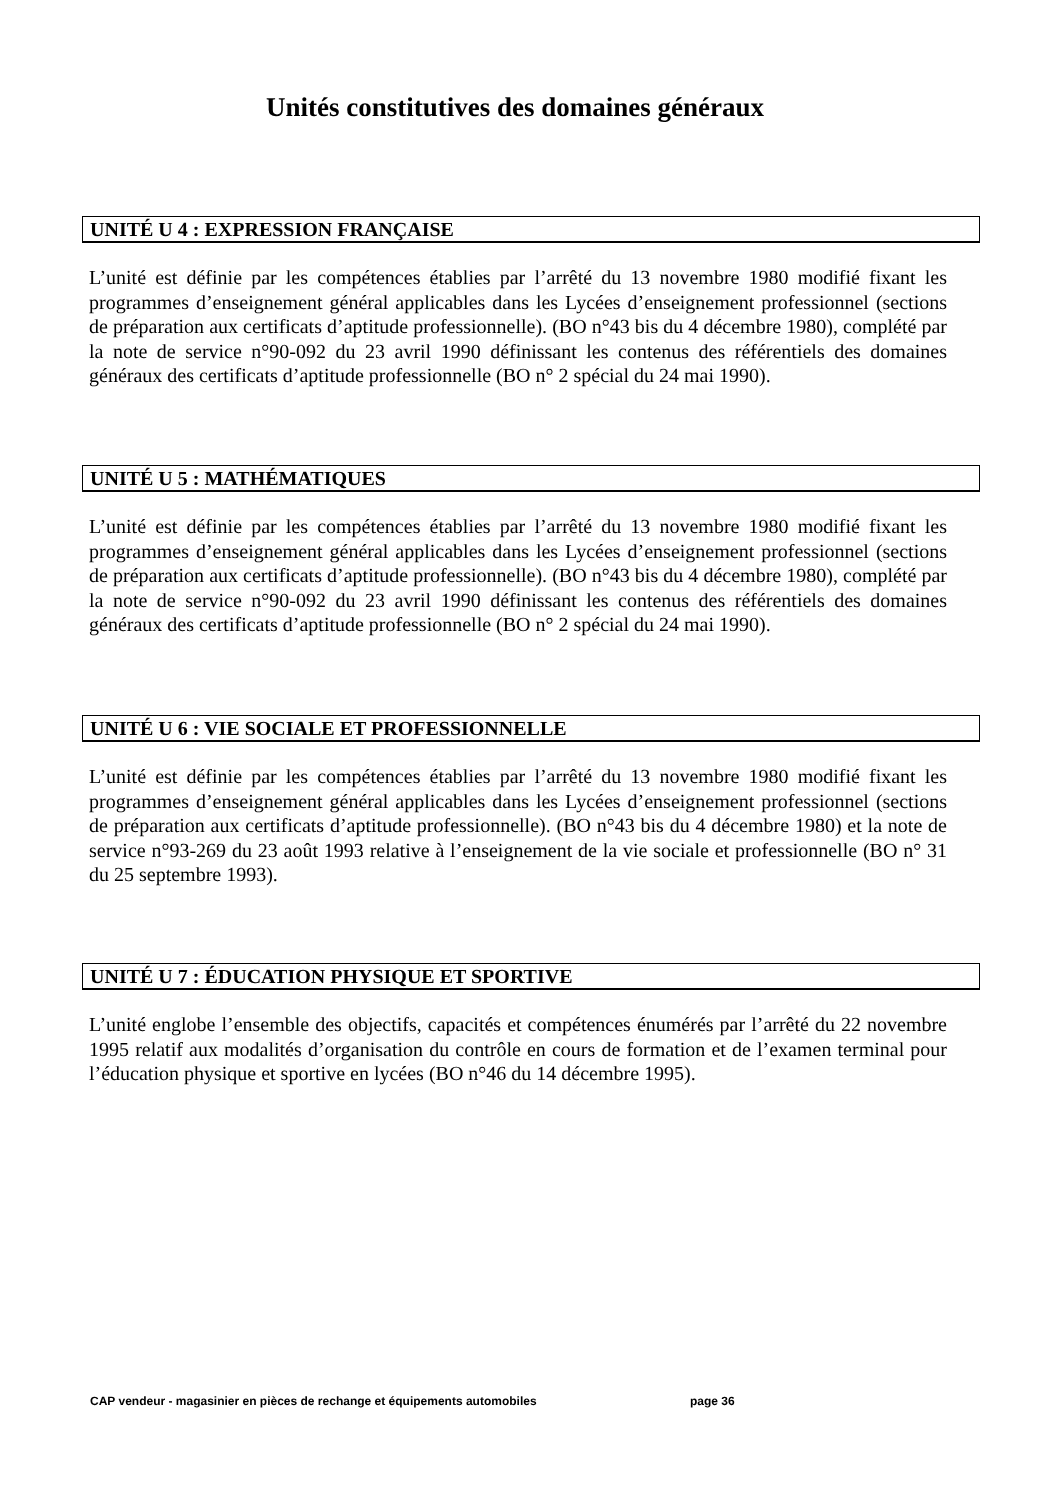Unités constitutives des domaines généraux
UNITÉ U 4 : EXPRESSION FRANÇAISE
L’unité est définie par les compétences établies par l’arrêté du 13 novembre 1980 modifié fixant les programmes d’enseignement général applicables dans les Lycées d’enseignement professionnel (sections de préparation aux certificats d’aptitude professionnelle). (BO n°43 bis du 4 décembre 1980), complété par la note de service n°90-092 du 23 avril 1990 définissant les contenus des référentiels des domaines généraux des certificats d’aptitude professionnelle (BO n° 2 spécial du 24 mai 1990).
UNITÉ U 5 : MATHÉMATIQUES
L’unité est définie par les compétences établies par l’arrêté du 13 novembre 1980 modifié fixant les programmes d’enseignement général applicables dans les Lycées d’enseignement professionnel (sections de préparation aux certificats d’aptitude professionnelle). (BO n°43 bis du 4 décembre 1980), complété par la note de service n°90-092 du 23 avril 1990 définissant les contenus des référentiels des domaines généraux des certificats d’aptitude professionnelle (BO n° 2 spécial du 24 mai 1990).
UNITÉ U 6 : VIE SOCIALE ET PROFESSIONNELLE
L’unité est définie par les compétences établies par l’arrêté du 13 novembre 1980 modifié fixant les programmes d’enseignement général applicables dans les Lycées d’enseignement professionnel (sections de préparation aux certificats d’aptitude professionnelle). (BO n°43 bis du 4 décembre 1980) et la note de service n°93-269 du 23 août 1993 relative à l’enseignement de la vie sociale et professionnelle (BO n° 31 du 25 septembre 1993).
UNITÉ U 7 : ÉDUCATION PHYSIQUE ET SPORTIVE
L’unité englobe l’ensemble des objectifs, capacités et compétences énumérés par l’arrêté du 22 novembre 1995 relatif aux modalités d’organisation du contrôle en cours de formation et de l’examen terminal pour l’éducation physique et sportive en lycées (BO n°46 du 14 décembre 1995).
CAP vendeur - magasinier en pièces de rechange et équipements automobiles page 36